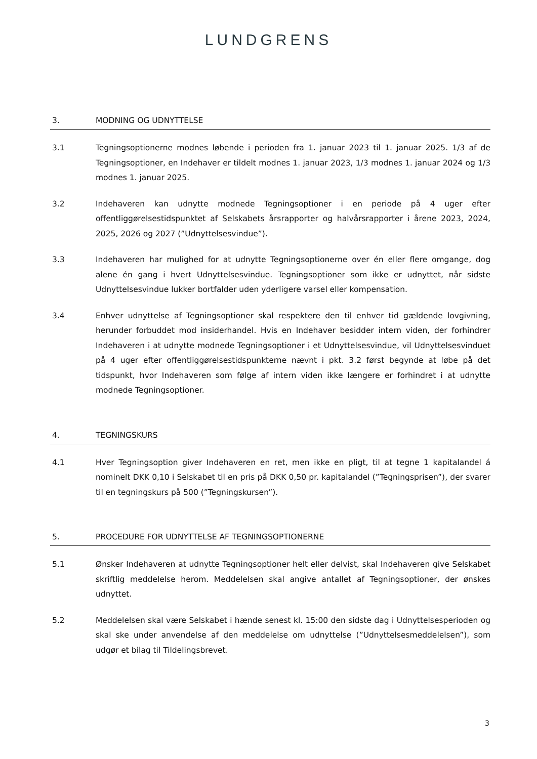LUNDGRENS
3. MODNING OG UDNYTTELSE
3.1 Tegningsoptionerne modnes løbende i perioden fra 1. januar 2023 til 1. januar 2025. 1/3 af de Tegningsoptioner, en Indehaver er tildelt modnes 1. januar 2023, 1/3 modnes 1. januar 2024 og 1/3 modnes 1. januar 2025.
3.2 Indehaveren kan udnytte modnede Tegningsoptioner i en periode på 4 uger efter offentliggørelsestidspunktet af Selskabets årsrapporter og halvårsrapporter i årene 2023, 2024, 2025, 2026 og 2027 (”Udnyttelsesvindue”).
3.3 Indehaveren har mulighed for at udnytte Tegningsoptionerne over én eller flere omgange, dog alene én gang i hvert Udnyttelsesvindue. Tegningsoptioner som ikke er udnyttet, når sidste Udnyttelsesvindue lukker bortfalder uden yderligere varsel eller kompensation.
3.4 Enhver udnyttelse af Tegningsoptioner skal respektere den til enhver tid gældende lovgivning, herunder forbuddet mod insiderhandel. Hvis en Indehaver besidder intern viden, der forhindrer Indehaveren i at udnytte modnede Tegningsoptioner i et Udnyttelsesvindue, vil Udnyttelsesvinduet på 4 uger efter offentliggørelsestidspunkterne nævnt i pkt. 3.2 først begynde at løbe på det tidspunkt, hvor Indehaveren som følge af intern viden ikke længere er forhindret i at udnytte modnede Tegningsoptioner.
4. TEGNINGSKURS
4.1 Hver Tegningsoption giver Indehaveren en ret, men ikke en pligt, til at tegne 1 kapitalandel á nominelt DKK 0,10 i Selskabet til en pris på DKK 0,50 pr. kapitalandel (”Tegningsprisen”), der svarer til en tegningskurs på 500 (”Tegningskursen”).
5. PROCEDURE FOR UDNYTTELSE AF TEGNINGSOPTIONERNE
5.1 Ønsker Indehaveren at udnytte Tegningsoptioner helt eller delvist, skal Indehaveren give Selskabet skriftlig meddelelse herom. Meddelelsen skal angive antallet af Tegningsoptioner, der ønskes udnyttet.
5.2 Meddelelsen skal være Selskabet i hænde senest kl. 15:00 den sidste dag i Udnyttelsesperioden og skal ske under anvendelse af den meddelelse om udnyttelse (”Udnyttelsesmeddelelsen”), som udgør et bilag til Tildelingsbrevet.
3